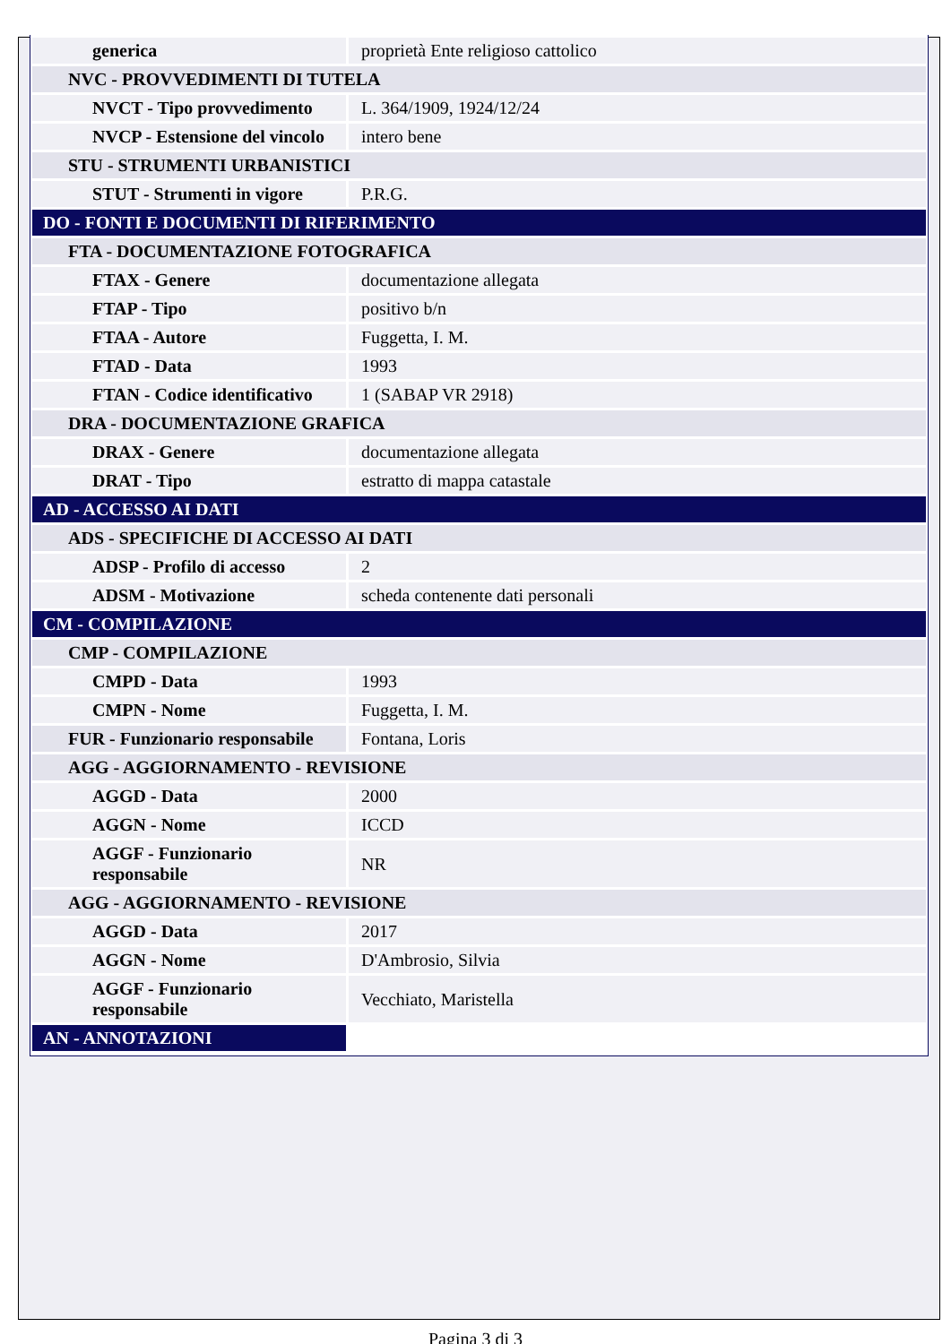| generica | proprietà Ente religioso cattolico |
| NVC - PROVVEDIMENTI DI TUTELA | |
| NVCT - Tipo provvedimento | L. 364/1909, 1924/12/24 |
| NVCP - Estensione del vincolo | intero bene |
| STU - STRUMENTI URBANISTICI | |
| STUT - Strumenti in vigore | P.R.G. |
| DO - FONTI E DOCUMENTI DI RIFERIMENTO | |
| FTA - DOCUMENTAZIONE FOTOGRAFICA | |
| FTAX - Genere | documentazione allegata |
| FTAP - Tipo | positivo b/n |
| FTAA - Autore | Fuggetta, I. M. |
| FTAD - Data | 1993 |
| FTAN - Codice identificativo | 1 (SABAP VR 2918) |
| DRA - DOCUMENTAZIONE GRAFICA | |
| DRAX - Genere | documentazione allegata |
| DRAT - Tipo | estratto di mappa catastale |
| AD - ACCESSO AI DATI | |
| ADS - SPECIFICHE DI ACCESSO AI DATI | |
| ADSP - Profilo di accesso | 2 |
| ADSM - Motivazione | scheda contenente dati personali |
| CM - COMPILAZIONE | |
| CMP - COMPILAZIONE | |
| CMPD - Data | 1993 |
| CMPN - Nome | Fuggetta, I. M. |
| FUR - Funzionario responsabile | Fontana, Loris |
| AGG - AGGIORNAMENTO - REVISIONE | |
| AGGD - Data | 2000 |
| AGGN - Nome | ICCD |
| AGGF - Funzionario responsabile | NR |
| AGG - AGGIORNAMENTO - REVISIONE | |
| AGGD - Data | 2017 |
| AGGN - Nome | D'Ambrosio, Silvia |
| AGGF - Funzionario responsabile | Vecchiato, Maristella |
| AN - ANNOTAZIONI | |
Pagina 3 di 3